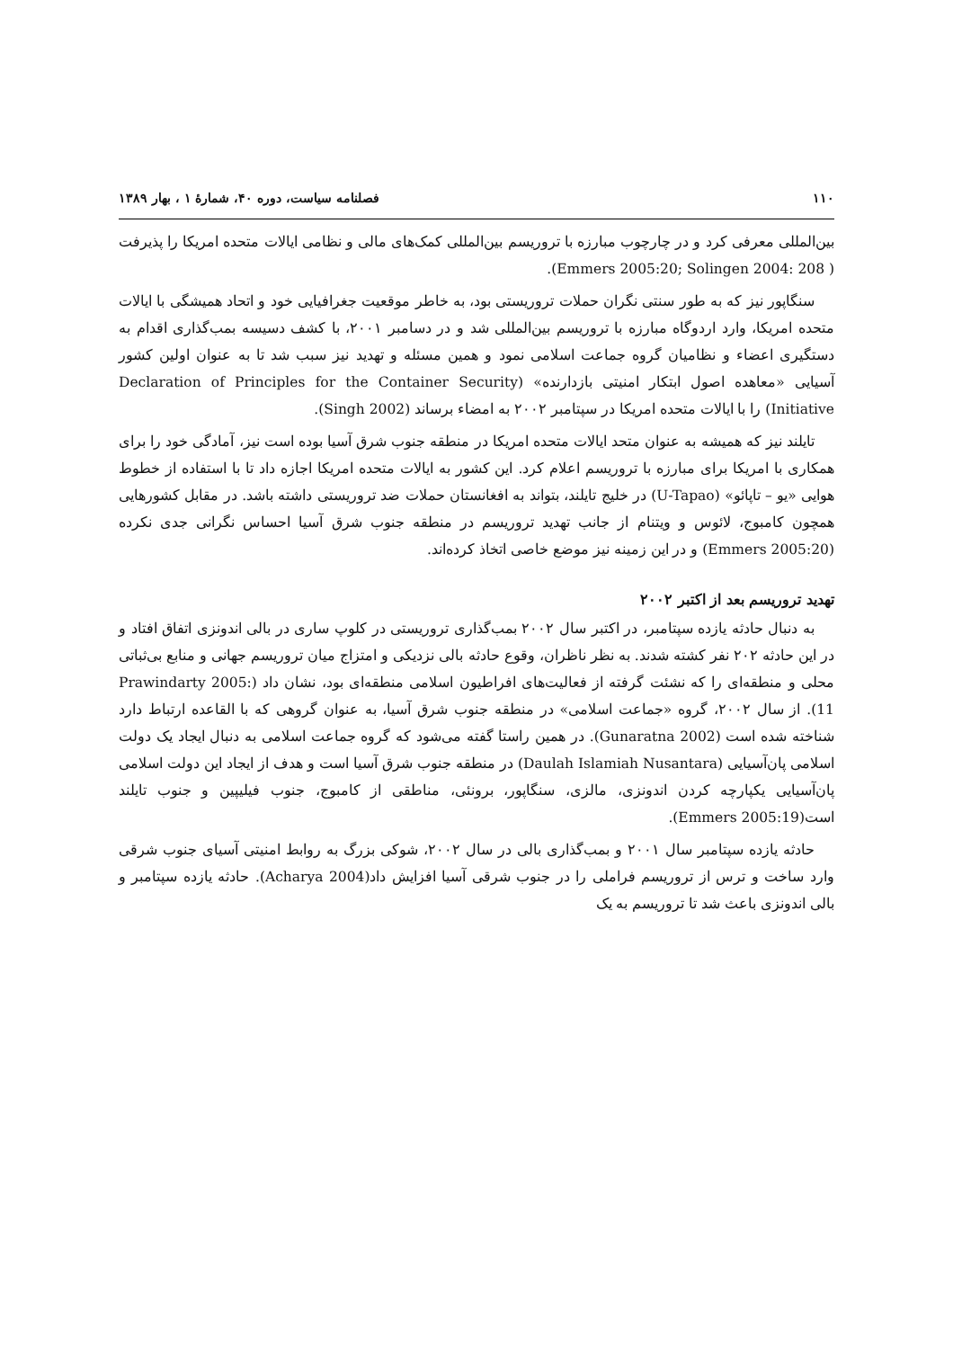۱۱۰ فصلنامه سیاست، دوره ۴۰، شمارهٔ ۱ ، بهار ۱۳۸۹
بین‌المللی معرفی کرد و در چارچوب مبارزه با تروریسم بین‌المللی کمک‌های مالی و نظامی ایالات متحده امریکا را پذیرفت ( Emmers 2005:20; Solingen 2004: 208).
سنگاپور نیز که به طور سنتی نگران حملات تروریستی بود، به خاطر موقعیت جغرافیایی خود و اتحاد همیشگی با ایالات متحده امریکا، وارد اردوگاه مبارزه با تروریسم بین‌المللی شد و در دسامبر ۲۰۰۱، با کشف دسیسه بمب‌گذاری اقدام به دستگیری اعضاء و نظامیان گروه جماعت اسلامی نمود و همین مسئله و تهدید نیز سبب شد تا به عنوان اولین کشور آسیایی «معاهده اصول ابتکار امنیتی بازدارنده» (Declaration of Principles for the Container Security Initiative) را با ایالات متحده امریکا در سپتامبر ۲۰۰۲ به امضاء برساند (Singh 2002).
تایلند نیز که همیشه به عنوان متحد ایالات متحده امریکا در منطقه جنوب شرق آسیا بوده است نیز، آمادگی خود را برای همکاری با امریکا برای مبارزه با تروریسم اعلام کرد. این کشور به ایالات متحده امریکا اجازه داد تا با استفاده از خطوط هوایی «یو – تاپائو» (U-Tapao) در خلیج تایلند، بتواند به افغانستان حملات ضد تروریستی داشته باشد. در مقابل کشورهایی همچون کامبوج، لائوس و ویتنام از جانب تهدید تروریسم در منطقه جنوب شرق آسیا احساس نگرانی جدی نکرده (Emmers 2005:20) و در این زمینه نیز موضع خاصی اتخاذ کرده‌اند.
تهدید تروریسم بعد از اکتبر ۲۰۰۲
به دنبال حادثه یازده سپتامبر، در اکتبر سال ۲۰۰۲ بمب‌گذاری تروریستی در کلوپ ساری در بالی اندونزی اتفاق افتاد و در این حادثه ۲۰۲ نفر کشته شدند. به نظر ناظران، وقوع حادثه بالی نزدیکی و امتزاج میان تروریسم جهانی و منابع بی‌ثباتی محلی و منطقه‌ای را که نشئت گرفته از فعالیت‌های افراطیون اسلامی منطقه‌ای بود، نشان داد (Prawindarty 2005: 11). از سال ۲۰۰۲، گروه «جماعت اسلامی» در منطقه جنوب شرق آسیا، به عنوان گروهی که با القاعده ارتباط دارد شناخته شده است (Gunaratna 2002). در همین راستا گفته می‌شود که گروه جماعت اسلامی به دنبال ایجاد یک دولت اسلامی پان‌آسیایی (Daulah Islamiah Nusantara) در منطقه جنوب شرق آسیا است و هدف از ایجاد این دولت اسلامی پان‌آسیایی یکپارچه کردن اندونزی، مالزی، سنگاپور، برونئی، مناطقی از کامبوج، جنوب فیلیپین و جنوب تایلند است(Emmers 2005:19).
حادثه یازده سپتامبر سال ۲۰۰۱ و بمب‌گذاری بالی در سال ۲۰۰۲، شوکی بزرگ به روابط امنیتی آسیای جنوب شرقی وارد ساخت و ترس از تروریسم فراملی را در جنوب شرقی آسیا افزایش داد(Acharya 2004). حادثه یازده سپتامبر و بالی اندونزی باعث شد تا تروریسم به یک